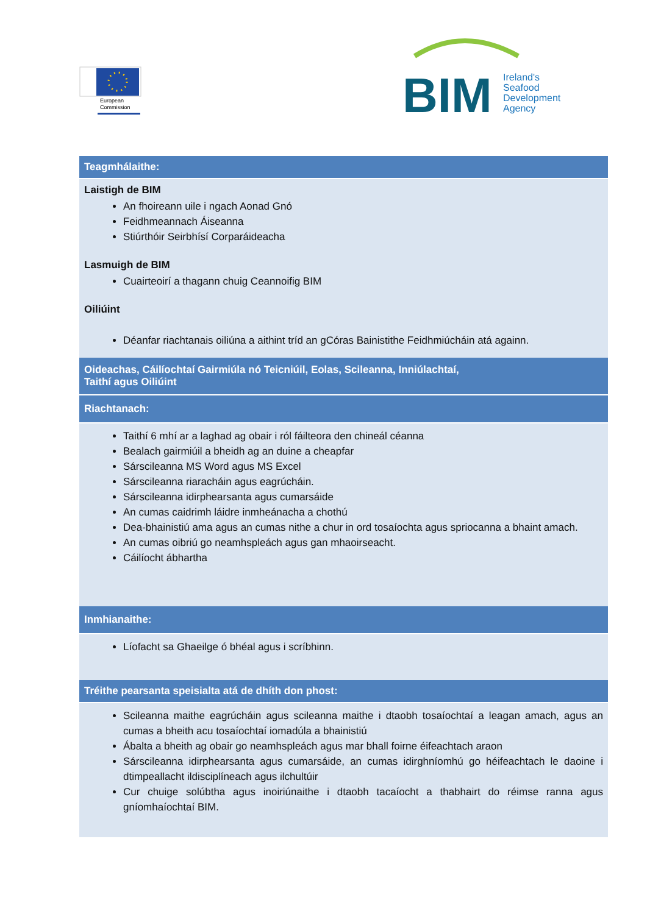European
Commission
BIM
Ireland's
Seafood
Development
Agency
| Teagmhálaithe: |
| --- |
| Laistigh de BIM An fhoireann uile i ngach Aonad Gnó Feidhmeannach Áiseanna Stiúrthóir Seirbhísí Corparáideacha Lasmuigh de BIM Cuairteoirí a thagann chuig Ceannoifig BIM Oiliúint Déanfar riachtanais oiliúna a aithint tríd an gCóras Bainistithe Feidhmiúcháin atá againn. |
| Oideachas, Cáilíochtaí Gairmiúla nó Teicniúil, Eolas, Scileanna, Inniúlachtaí, Taithí agus Oiliúint |
| Riachtanach: |
| Taithí 6 mhí ar a laghad ag obair i ról fáilteora den chineál céanna Bealach gairmiúil a bheidh ag an duine a cheapfar Sárscileanna MS Word agus MS Excel Sárscileanna riaracháin agus eagrúcháin. Sárscileanna idirphearsanta agus cumarsáide An cumas caidrimh láidre inmheánacha a chothú Dea-bhainistiú ama agus an cumas nithe a chur in ord tosaíochta agus spriocanna a bhaint amach. An cumas oibriú go neamhspleách agus gan mhaoirseacht. Cáilíocht ábhartha |
| Inmhianaithe: |
| Líofacht sa Ghaeilge ó bhéal agus i scríbhinn. |
| Tréithe pearsanta speisialta atá de dhíth don phost: |
| Scileanna maithe eagrúcháin agus scileanna maithe i dtaobh tosaíochtaí a leagan amach, agus an cumas a bheith acu tosaíochtaí iomadúla a bhainistiú Ábalta a bheith ag obair go neamhspleách agus mar bhall foirne éifeachtach araon Sárscileanna idirphearsanta agus cumarsáide, an cumas idirghníomhú go héifeachtach le daoine i dtimpeallacht ildisciplíneach agus ilchultúir Cur chuige solúbtha agus inoiriúnaithe i dtaobh tacaíocht a thabhairt do réimse ranna agus gníomhaíochtaí BIM. |